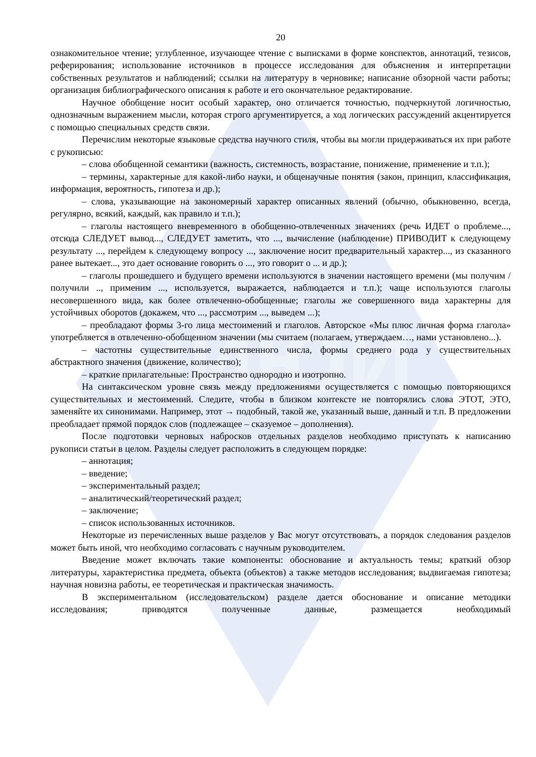ВИЮИ
20
ознакомительное чтение; углубленное, изучающее чтение с выписками в форме конспектов, аннотаций, тезисов, реферирования; использование источников в процессе исследования для объяснения и интерпретации собственных результатов и наблюдений; ссылки на литературу в черновике; написание обзорной части работы; организация библиографического описания к работе и его окончательное редактирование.
Научное обобщение носит особый характер, оно отличается точностью, подчеркнутой логичностью, однозначным выражением мысли, которая строго аргументируется, а ход логических рассуждений акцентируется с помощью специальных средств связи.
Перечислим некоторые языковые средства научного стиля, чтобы вы могли придерживаться их при работе с рукописью:
– слова обобщенной семантики (важность, системность, возрастание, понижение, применение и т.п.);
– термины, характерные для какой-либо науки, и общенаучные понятия (закон, принцип, классификация, информация, вероятность, гипотеза и др.);
– слова, указывающие на закономерный характер описанных явлений (обычно, обыкновенно, всегда, регулярно, всякий, каждый, как правило и т.п.);
– глаголы настоящего вневременного в обобщенно-отвлеченных значениях (речь ИДЕТ о проблеме..., отсюда СЛЕДУЕТ вывод..., СЛЕДУЕТ заметить, что ..., вычисление (наблюдение) ПРИВОДИТ к следующему результату ..., перейдем к следующему вопросу ..., заключение носит предварительный характер..., из сказанного ранее вытекает..., это дает основание говорить о ..., это говорит о ... и др.);
– глаголы прошедшего и будущего времени используются в значении настоящего времени (мы получим /получили .., применим ..., используется, выражается, наблюдается и т.п.); чаще используются глаголы несовершенного вида, как более отвлеченно-обобщенные; глаголы же совершенного вида характерны для устойчивых оборотов (докажем, что ..., рассмотрим ..., выведем ...);
– преобладают формы 3-го лица местоимений и глаголов. Авторское «Мы плюс личная форма глагола» употребляется в отвлеченно-обобщенном значении (мы считаем (полагаем, утверждаем…, нами установлено...).
– частотны существительные единственного числа, формы среднего рода у существительных абстрактного значения (движение, количество);
– краткие прилагательные: Пространство однородно и изотропно.
На синтаксическом уровне связь между предложениями осуществляется с помощью повторяющихся существительных и местоимений. Следите, чтобы в близком контексте не повторялись слова ЭТОТ, ЭТО, заменяйте их синонимами. Например, этот → подобный, такой же, указанный выше, данный и т.п. В предложении преобладает прямой порядок слов (подлежащее – сказуемое – дополнения).
После подготовки черновых набросков отдельных разделов необходимо приступать к написанию рукописи статьи в целом. Разделы следует расположить в следующем порядке:
– аннотация;
– введение;
– экспериментальный раздел;
– аналитический/теоретический раздел;
– заключение;
– список использованных источников.
Некоторые из перечисленных выше разделов у Вас могут отсутствовать, а порядок следования разделов может быть иной, что необходимо согласовать с научным руководителем.
Введение может включать такие компоненты: обоснование и актуальность темы; краткий обзор литературы, характеристика предмета, объекта (объектов) а также методов исследования; выдвигаемая гипотеза; научная новизна работы, ее теоретическая и практическая значимость.
В экспериментальном (исследовательском) разделе дается обоснование и описание методики исследования; приводятся полученные данные, размещается необходимый